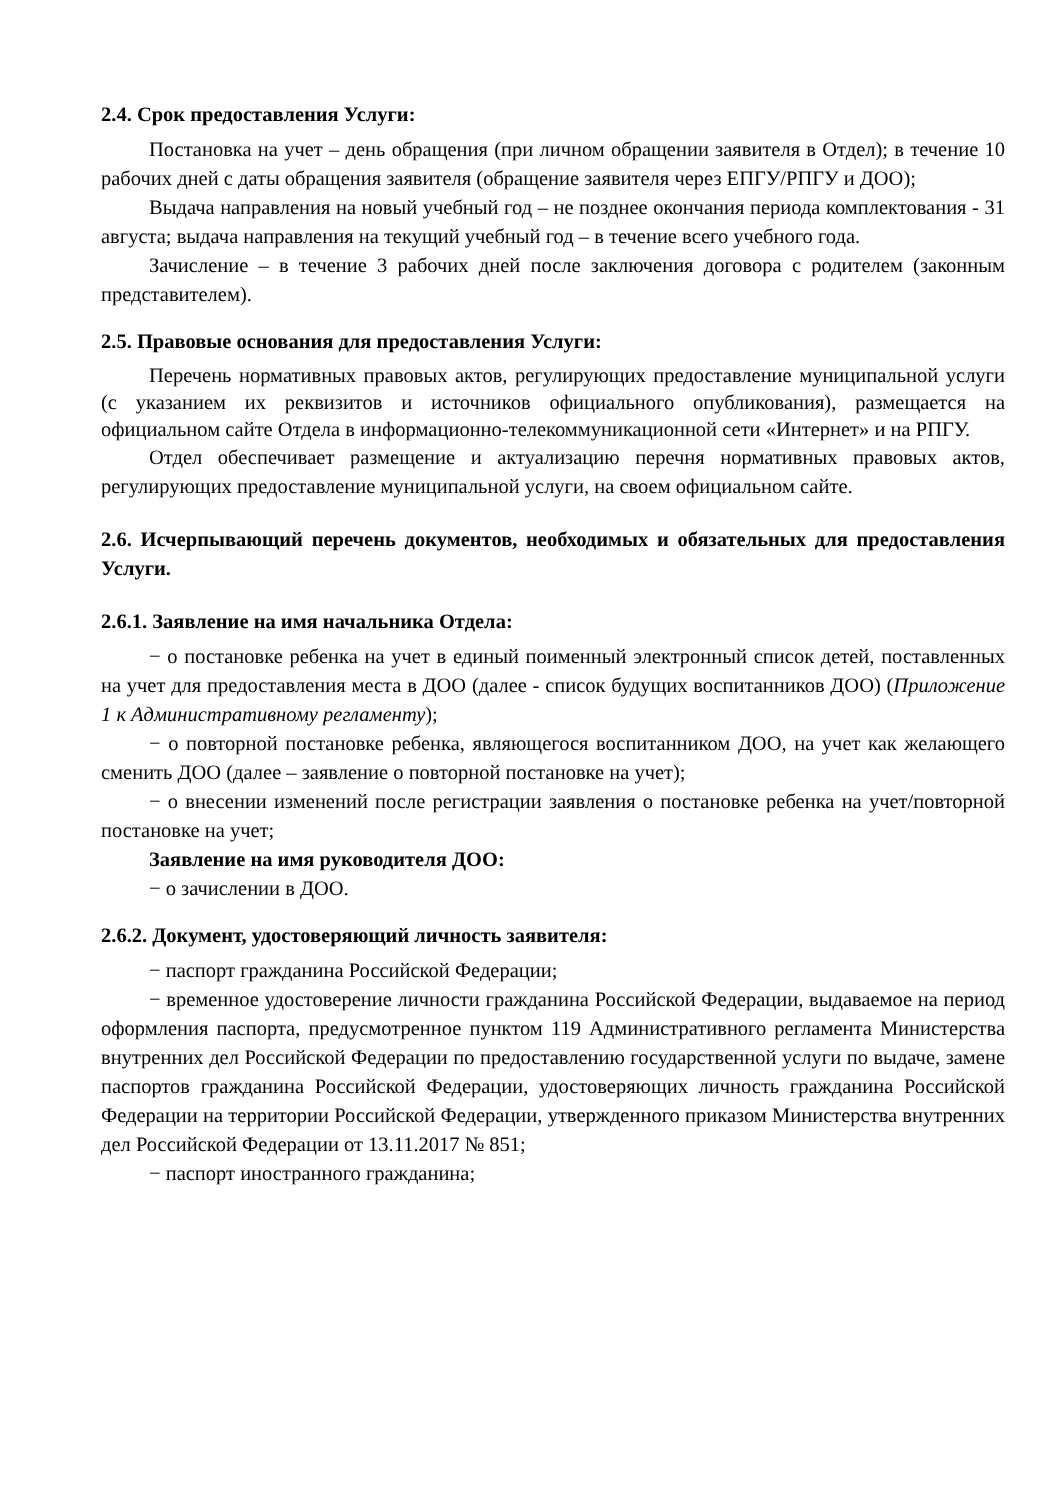2.4. Срок предоставления Услуги:
Постановка на учет – день обращения (при личном обращении заявителя в Отдел); в течение 10 рабочих дней с даты обращения заявителя (обращение заявителя через ЕПГУ/РПГУ и ДОО);
Выдача направления на новый учебный год – не позднее окончания периода комплектования - 31 августа; выдача направления на текущий учебный год – в течение всего учебного года.
Зачисление – в течение 3 рабочих дней после заключения договора с родителем (законным представителем).
2.5. Правовые основания для предоставления Услуги:
Перечень нормативных правовых актов, регулирующих предоставление муниципальной услуги (с указанием их реквизитов и источников официального опубликования), размещается на официальном сайте Отдела в информационно-телекоммуникационной сети «Интернет» и на РПГУ.
Отдел обеспечивает размещение и актуализацию перечня нормативных правовых актов, регулирующих предоставление муниципальной услуги, на своем официальном сайте.
2.6. Исчерпывающий перечень документов, необходимых и обязательных для предоставления Услуги.
2.6.1. Заявление на имя начальника Отдела:
− о постановке ребенка на учет в единый поименный электронный список детей, поставленных на учет для предоставления места в ДОО (далее - список будущих воспитанников ДОО) (Приложение 1 к Административному регламенту);
− о повторной постановке ребенка, являющегося воспитанником ДОО, на учет как желающего сменить ДОО (далее – заявление о повторной постановке на учет);
− о внесении изменений после регистрации заявления о постановке ребенка на учет/повторной постановке на учет;
Заявление на имя руководителя ДОО:
− о зачислении в ДОО.
2.6.2. Документ, удостоверяющий личность заявителя:
− паспорт гражданина Российской Федерации;
− временное удостоверение личности гражданина Российской Федерации, выдаваемое на период оформления паспорта, предусмотренное пунктом 119 Административного регламента Министерства внутренних дел Российской Федерации по предоставлению государственной услуги по выдаче, замене паспортов гражданина Российской Федерации, удостоверяющих личность гражданина Российской Федерации на территории Российской Федерации, утвержденного приказом Министерства внутренних дел Российской Федерации от 13.11.2017 № 851;
− паспорт иностранного гражданина;